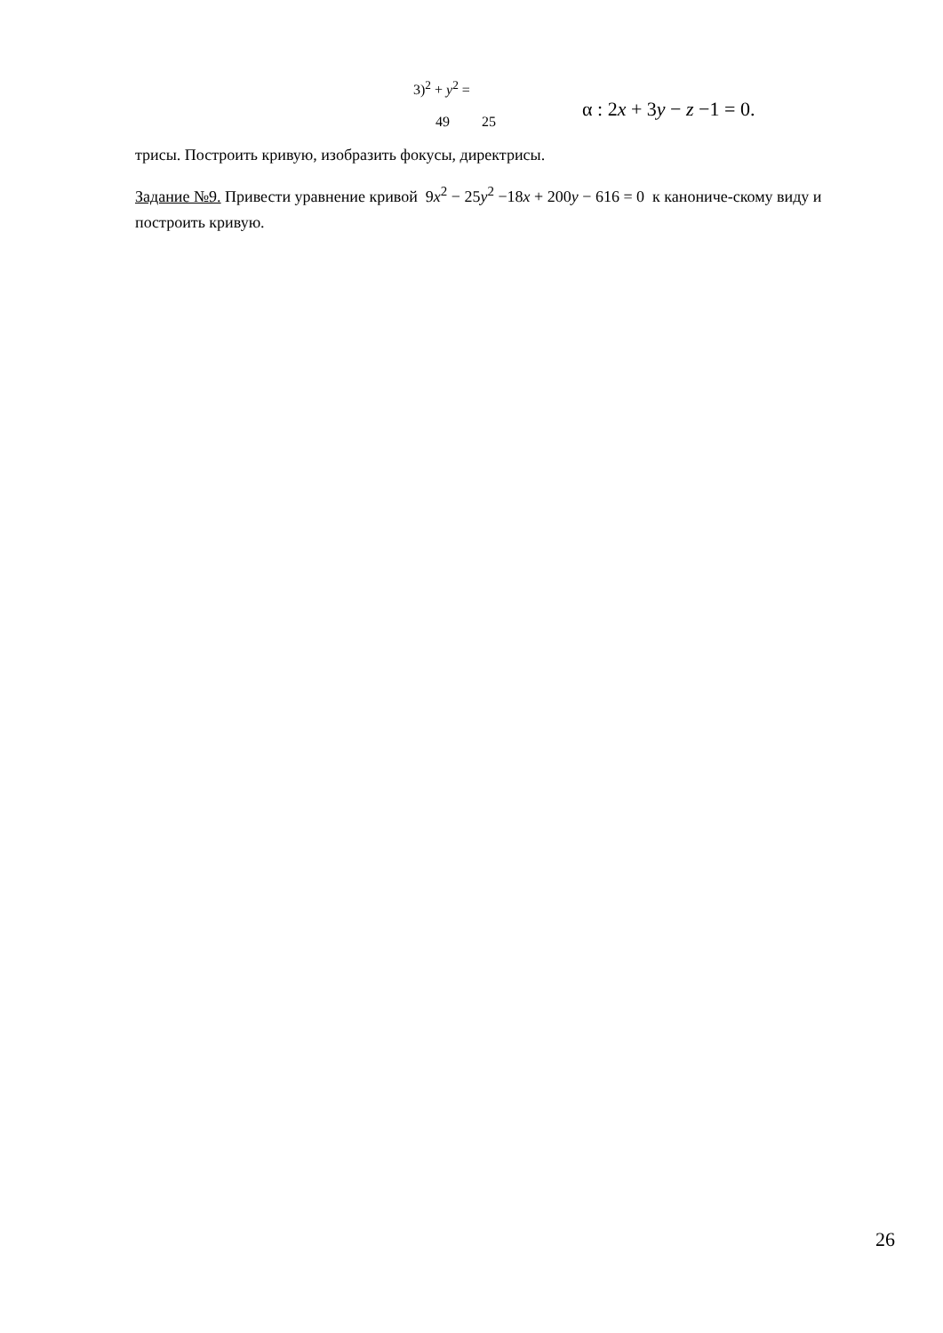3)<sup>2</sup> + y<sup>2</sup> =
49 25
α : 2x + 3y − z −1 = 0.
трисы. Построить кривую, изобразить фокусы, директрисы.
Задание №9. Привести уравнение кривой 9x<sup>2</sup> − 25y<sup>2</sup> −18x + 200y − 616 = 0 к канониче-скому виду и построить кривую.
26